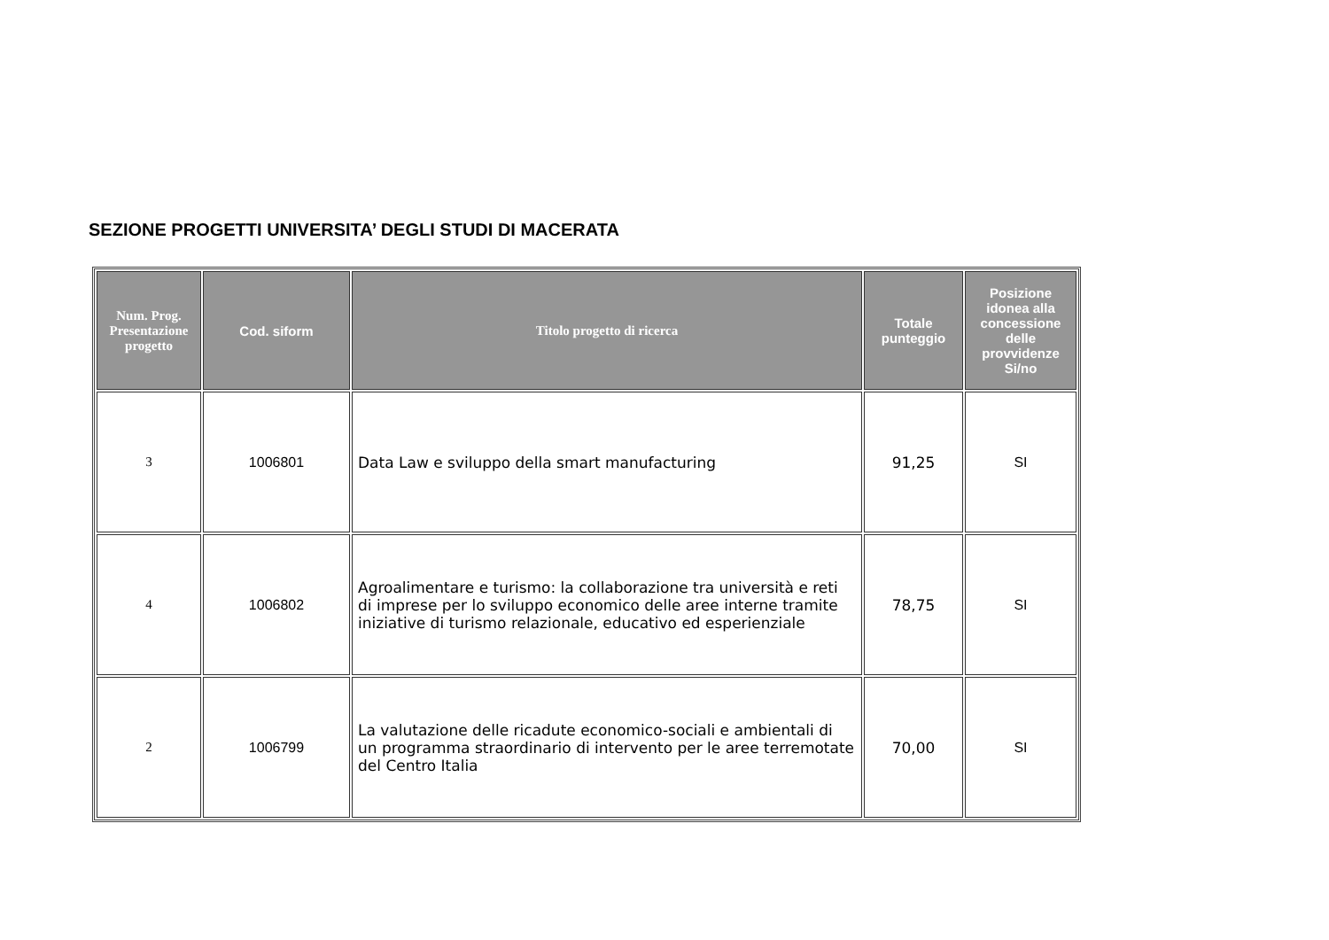SEZIONE PROGETTI UNIVERSITA’ DEGLI STUDI DI MACERATA
| Num. Prog. Presentazione progetto | Cod. siform | Titolo progetto di ricerca | Totale punteggio | Posizione idonea alla concessione delle provvidenze Si/no |
| --- | --- | --- | --- | --- |
| 3 | 1006801 | Data Law e sviluppo della smart manufacturing | 91,25 | SI |
| 4 | 1006802 | Agroalimentare e turismo: la collaborazione tra università e reti di imprese per lo sviluppo economico delle aree interne tramite iniziative di turismo relazionale, educativo ed esperienziale | 78,75 | SI |
| 2 | 1006799 | La valutazione delle ricadute economico-sociali e ambientali di un programma straordinario di intervento per le aree terremotate del Centro Italia | 70,00 | SI |